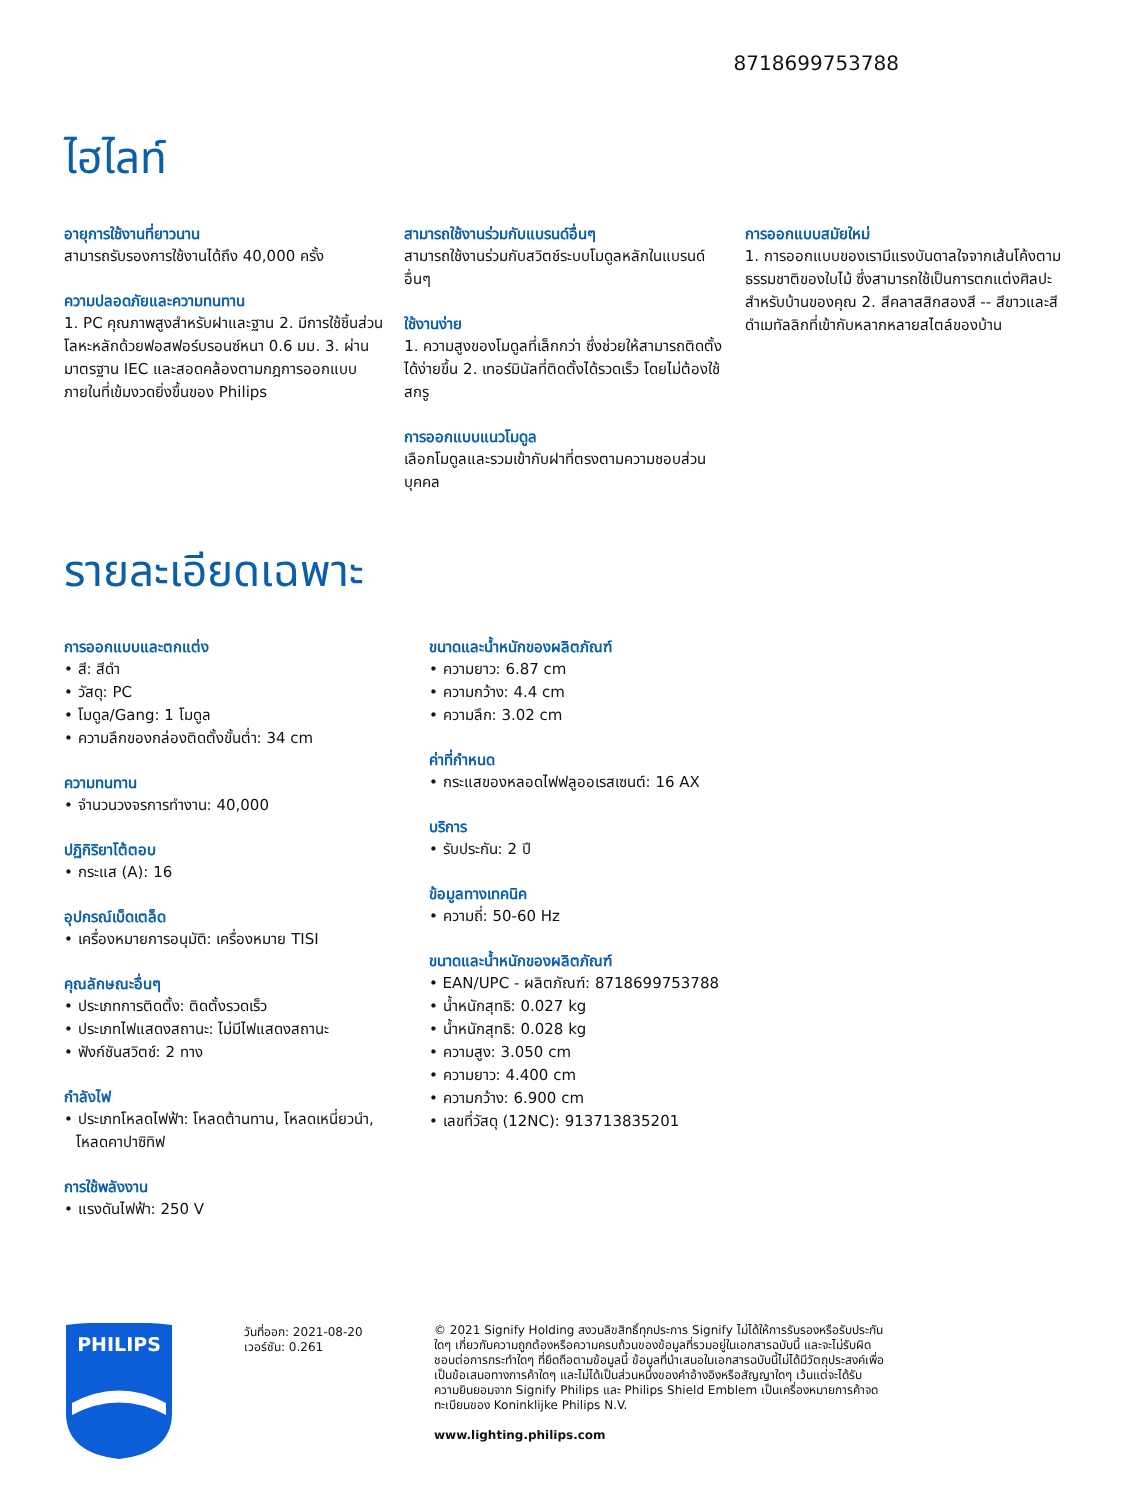8718699753788
ไฮไลท์
อายุการใช้งานที่ยาวนาน
สามารถรับรองการใช้งานได้ถึง 40,000 ครั้ง
ความปลอดภัยและความทนทาน
1. PC คุณภาพสูงสำหรับฝาและฐาน 2. มีการใช้ชิ้นส่วนโลหะหลักด้วยฟอสฟอร์บรอนซ์หนา 0.6 มม. 3. ผ่านมาตรฐาน IEC และสอดคล้องตามกฎการออกแบบภายในที่เข้มงวดยิ่งขึ้นของ Philips
สามารถใช้งานร่วมกับแบรนด์อื่นๆ
สามารถใช้งานร่วมกับสวิตช์ระบบโมดูลหลักในแบรนด์อื่นๆ
ใช้งานง่าย
1. ความสูงของโมดูลที่เล็กกว่า ซึ่งช่วยให้สามารถติดตั้งได้ง่ายขึ้น 2. เทอร์มินัลที่ติดตั้งได้รวดเร็ว โดยไม่ต้องใช้สกรู
การออกแบบแนวโมดูล
เลือกโมดูลและรวมเข้ากับฝาที่ตรงตามความชอบส่วนบุคคล
การออกแบบสมัยใหม่
1. การออกแบบของเรามีแรงบันดาลใจจากเส้นโค้งตามธรรมชาติของใบไม้ ซึ่งสามารถใช้เป็นการตกแต่งศิลปะสำหรับบ้านของคุณ 2. สีคลาสสิกสองสี -- สีขาวและสีดำเมทัลลิกที่เข้ากับหลากหลายสไตล์ของบ้าน
รายละเอียดเฉพาะ
การออกแบบและตกแต่ง
• สี: สีดำ
• วัสดุ: PC
• โมดูล/Gang: 1 โมดูล
• ความลึกของกล่องติดตั้งขั้นต่ำ: 34 cm
ความทนทาน
• จำนวนวงจรการทำงาน: 40,000
ปฏิกิริยาโต้ตอบ
• กระแส (A): 16
อุปกรณ์เบ็ดเตล็ด
• เครื่องหมายการอนุมัติ: เครื่องหมาย TISI
คุณลักษณะอื่นๆ
• ประเภทการติดตั้ง: ติดตั้งรวดเร็ว
• ประเภทไฟแสดงสถานะ: ไม่มีไฟแสดงสถานะ
• ฟังก์ชันสวิตช์: 2 ทาง
กำลังไฟ
• ประเภทโหลดไฟฟ้า: โหลดต้านทาน, โหลดเหนี่ยวนำ, โหลดคาปาซิทิฟ
การใช้พลังงาน
• แรงดันไฟฟ้า: 250 V
ขนาดและน้ำหนักของผลิตภัณฑ์
• ความยาว: 6.87 cm
• ความกว้าง: 4.4 cm
• ความลึก: 3.02 cm
ค่าที่กำหนด
• กระแสของหลอดไฟฟลูออเรสเซนต์: 16 AX
บริการ
• รับประกัน: 2 ปี
ข้อมูลทางเทคนิค
• ความถี่: 50-60 Hz
ขนาดและน้ำหนักของผลิตภัณฑ์
• EAN/UPC - ผลิตภัณฑ์: 8718699753788
• น้ำหนักสุทธิ: 0.027 kg
• น้ำหนักสุทธิ: 0.028 kg
• ความสูง: 3.050 cm
• ความยาว: 4.400 cm
• ความกว้าง: 6.900 cm
• เลขที่วัสดุ (12NC): 913713835201
PHILIPS
วันที่ออก: 2021-08-20
เวอร์ชัน: 0.261
© 2021 Signify Holding สงวนลิขสิทธิ์ทุกประการ Signify ไม่ได้ให้การรับรองหรือรับประกันใดๆ เกี่ยวกับความถูกต้องหรือความครบถ้วนของข้อมูลที่รวมอยู่ในเอกสารฉบับนี้ และจะไม่รับผิดชอบต่อการกระทำใดๆ ที่ยึดถือตามข้อมูลนี้ ข้อมูลที่นำเสนอในเอกสารฉบับนี้ไม่ได้มีวัตถุประสงค์เพื่อเป็นข้อเสนอทางการค้าใดๆ และไม่ได้เป็นส่วนหนึ่งของคำอ้างอิงหรือสัญญาใดๆ เว้นแต่จะได้รับความยินยอมจาก Signify Philips และ Philips Shield Emblem เป็นเครื่องหมายการค้าจดทะเบียนของ Koninklijke Philips N.V.
www.lighting.philips.com